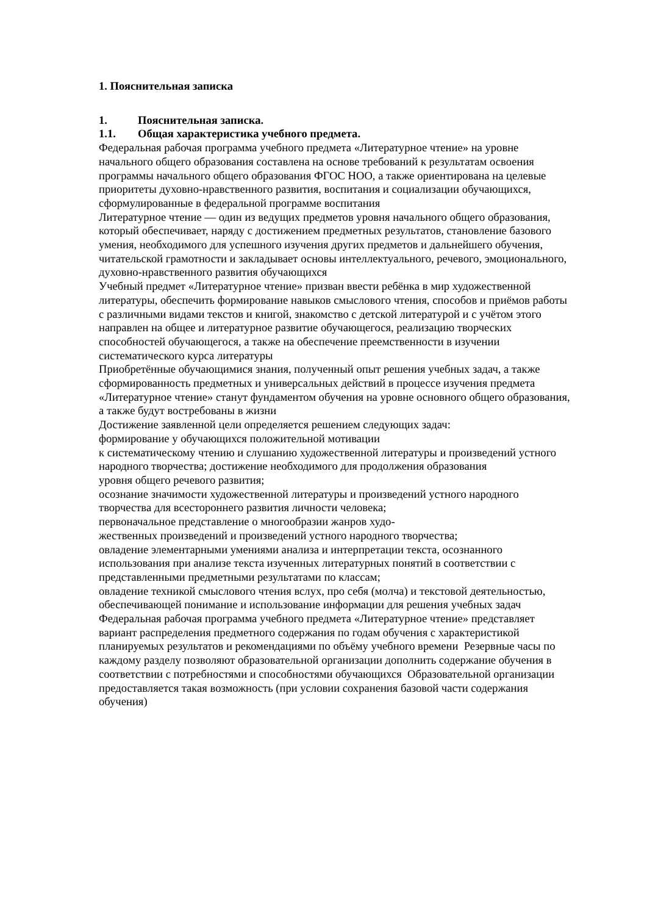1. Пояснительная записка
1. Пояснительная записка.
1.1. Общая характеристика учебного предмета.
Федеральная рабочая программа учебного предмета «Литературное чтение» на уровне начального общего образования составлена на основе требований к результатам освоения программы начального общего образования ФГОС НОО, а также ориентирована на целевые приоритеты духовно-нравственного развития, воспитания и социализации обучающихся, сформулированные в федеральной программе воспитания
Литературное чтение — один из ведущих предметов уровня начального общего образования, который обеспечивает, наряду с достижением предметных результатов, становление базового умения, необходимого для успешного изучения других предметов и дальнейшего обучения, читательской грамотности и закладывает основы интеллектуального, речевого, эмоционального, духовно-нравственного развития обучающихся
Учебный предмет «Литературное чтение» призван ввести ребёнка в мир художественной литературы, обеспечить формирование навыков смыслового чтения, способов и приёмов работы с различными видами текстов и книгой, знакомство с детской литературой и с учётом этого направлен на общее и литературное развитие обучающегося, реализацию творческих способностей обучающегося, а также на обеспечение преемственности в изучении систематического курса литературы
Приобретённые обучающимися знания, полученный опыт решения учебных задач, а также сформированность предметных и универсальных действий в процессе изучения предмета «Литературное чтение» станут фундаментом обучения на уровне основного общего образования, а также будут востребованы в жизни
Достижение заявленной цели определяется решением следующих задач:
формирование у обучающихся положительной мотивации
к систематическому чтению и слушанию художественной литературы и произведений устного народного творчества; достижение необходимого для продолжения образования
уровня общего речевого развития;
осознание значимости художественной литературы и произведений устного народного творчества для всестороннего развития личности человека;
первоначальное представление о многообразии жанров худо-
жественных произведений и произведений устного народного творчества;
овладение элементарными умениями анализа и интерпретации текста, осознанного использования при анализе текста изученных литературных понятий в соответствии с представленными предметными результатами по классам;
овладение техникой смыслового чтения вслух, про себя (молча) и текстовой деятельностью, обеспечивающей понимание и использование информации для решения учебных задач
Федеральная рабочая программа учебного предмета «Литературное чтение» представляет вариант распределения предметного содержания по годам обучения с характеристикой планируемых результатов и рекомендациями по объёму учебного времени Резервные часы по каждому разделу позволяют образовательной организации дополнить содержание обучения в соответствии с потребностями и способностями обучающихся Образовательной организации предоставляется такая возможность (при условии сохранения базовой части содержания обучения)